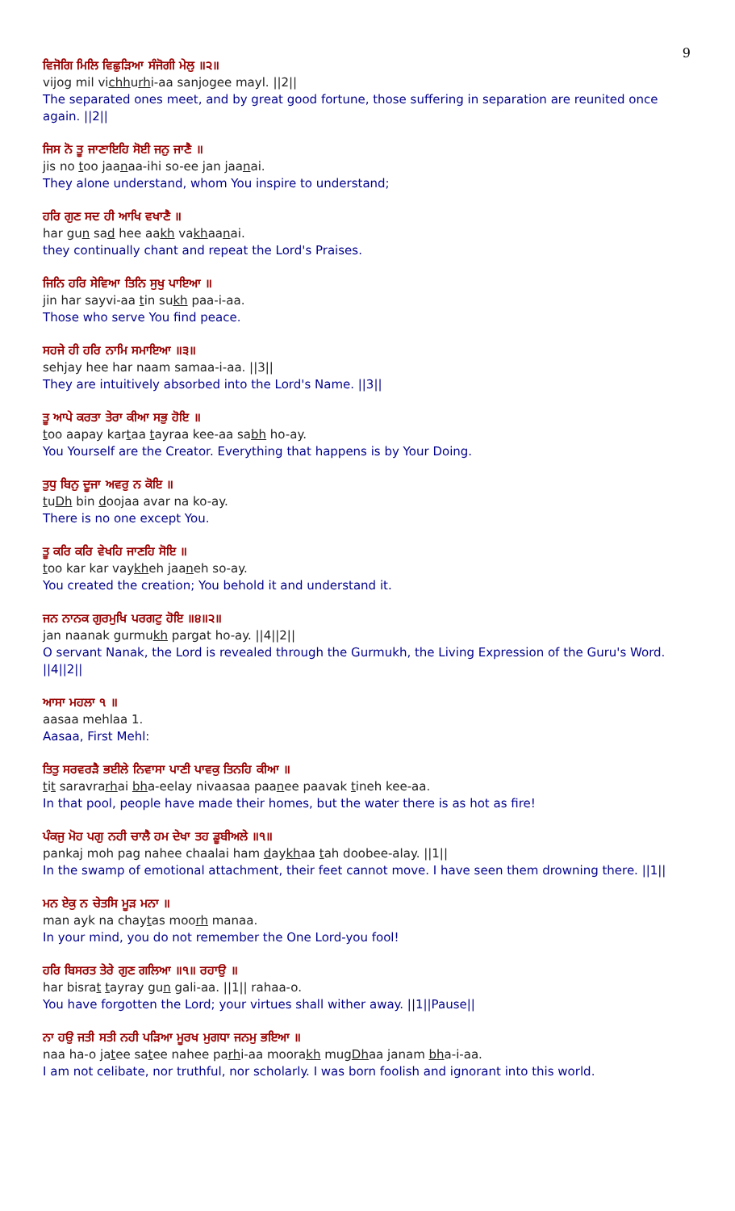9
ਵਿਜੋਗਿ ਮਿਲਿ ਵਿਛੁੜਿਆ ਸੰਜੋਗੀ ਮੇਲੁ ॥੨॥
vijog mil vichhurhi-aa sanjogee mayl. ||2||
The separated ones meet, and by great good fortune, those suffering in separation are reunited once again. ||2||
ਜਿਸ ਨੋ ਤੂ ਜਾਣਾਇਹਿ ਸੋਈ ਜਨੁ ਜਾਣੈ ॥
jis no too jaanaa-ihi so-ee jan jaanai.
They alone understand, whom You inspire to understand;
ਹਰਿ ਗੁਣ ਸਦ ਹੀ ਆਖਿ ਵਖਾਣੈ ॥
har gun sad hee aakh vakhaanai.
they continually chant and repeat the Lord's Praises.
ਜਿਨਿ ਹਰਿ ਸੇਵਿਆ ਤਿਨਿ ਸੁਖੁ ਪਾਇਆ ॥
jin har sayvi-aa tin sukh paa-i-aa.
Those who serve You find peace.
ਸਹਜੇ ਹੀ ਹਰਿ ਨਾਮਿ ਸਮਾਇਆ ॥੩॥
sehjay hee har naam samaa-i-aa. ||3||
They are intuitively absorbed into the Lord's Name. ||3||
ਤੂ ਆਪੇ ਕਰਤਾ ਤੇਰਾ ਕੀਆ ਸਭੁ ਹੋਇ ॥
too aapay kartaa tayraa kee-aa sabh ho-ay.
You Yourself are the Creator. Everything that happens is by Your Doing.
ਤੁਧੁ ਬਿਨੁ ਦੂਜਾ ਅਵਰੁ ਨ ਕੋਇ ॥
tuDh bin doojaa avar na ko-ay.
There is no one except You.
ਤੂ ਕਰਿ ਕਰਿ ਵੇਖਹਿ ਜਾਣਹਿ ਸੋਇ ॥
too kar kar vaykheh jaaneh so-ay.
You created the creation; You behold it and understand it.
ਜਨ ਨਾਨਕ ਗੁਰਮੁਖਿ ਪਰਗਟੁ ਹੋਇ ॥੪॥੨॥
jan naanak gurmukh pargat ho-ay. ||4||2||
O servant Nanak, the Lord is revealed through the Gurmukh, the Living Expression of the Guru's Word. ||4||2||
ਆਸਾ ਮਹਲਾ ੧ ॥
aasaa mehlaa 1.
Aasaa, First Mehl:
ਤਿਤੁ ਸਰਵਰੜੈ ਭਈਲੇ ਨਿਵਾਸਾ ਪਾਣੀ ਪਾਵਕੁ ਤਿਨਹਿ ਕੀਆ ॥
tit saravrarhai bha-eelay nivaasaa paanee paavak tineh kee-aa.
In that pool, people have made their homes, but the water there is as hot as fire!
ਪੰਕਜੁ ਮੋਹ ਪਗੁ ਨਹੀ ਚਾਲੈ ਹਮ ਦੇਖਾ ਤਹ ਡੂਬੀਅਲੇ ॥੧॥
pankaj moh pag nahee chaalai ham daykhaa tah doobee-alay. ||1||
In the swamp of emotional attachment, their feet cannot move. I have seen them drowning there. ||1||
ਮਨ ਏਕੁ ਨ ਚੇਤਸਿ ਮੂੜ ਮਨਾ ॥
man ayk na chaytas moorh manaa.
In your mind, you do not remember the One Lord-you fool!
ਹਰਿ ਬਿਸਰਤ ਤੇਰੇ ਗੁਣ ਗਲਿਆ ॥੧॥ ਰਹਾਉ ॥
har bisrat tayray gun gali-aa. ||1|| rahaa-o.
You have forgotten the Lord; your virtues shall wither away. ||1||Pause||
ਨਾ ਹਉ ਜਤੀ ਸਤੀ ਨਹੀ ਪੜਿਆ ਮੂਰਖ ਮੁਗਧਾ ਜਨਮੁ ਭਇਆ ॥
naa ha-o jatee satee nahee parhi-aa moorakh mugDhaa janam bha-i-aa.
I am not celibate, nor truthful, nor scholarly. I was born foolish and ignorant into this world.